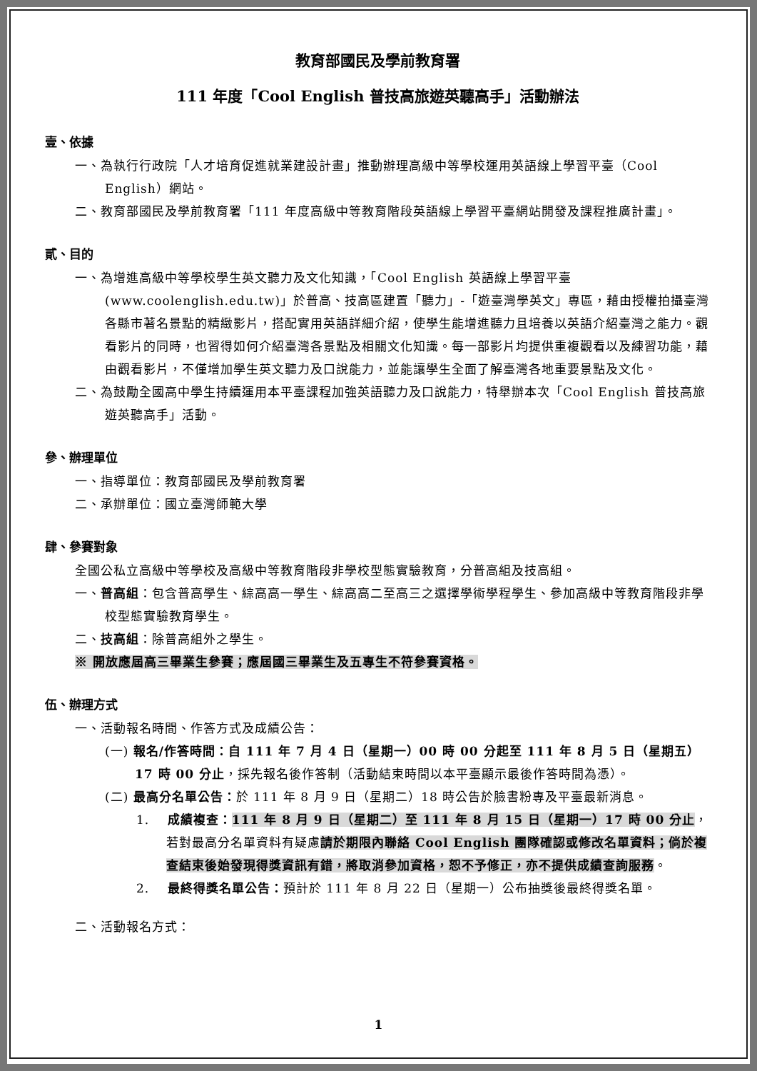教育部國民及學前教育署
111 年度「Cool English 普技高旅遊英聽高手」活動辦法
壹、依據
一、為執行行政院「人才培育促進就業建設計畫」推動辦理高級中等學校運用英語線上學習平臺（Cool English）網站。
二、教育部國民及學前教育署「111 年度高級中等教育階段英語線上學習平臺網站開發及課程推廣計畫」。
貳、目的
一、為增進高級中等學校學生英文聽力及文化知識，「Cool English 英語線上學習平臺(www.coolenglish.edu.tw)」於普高、技高區建置「聽力」-「遊臺灣學英文」專區，藉由授權拍攝臺灣各縣市著名景點的精緻影片，搭配實用英語詳細介紹，使學生能增進聽力且培養以英語介紹臺灣之能力。觀看影片的同時，也習得如何介紹臺灣各景點及相關文化知識。每一部影片均提供重複觀看以及練習功能，藉由觀看影片，不僅增加學生英文聽力及口說能力，並能讓學生全面了解臺灣各地重要景點及文化。
二、為鼓勵全國高中學生持續運用本平臺課程加強英語聽力及口說能力，特舉辦本次「Cool English 普技高旅遊英聽高手」活動。
參、辦理單位
一、指導單位：教育部國民及學前教育署
二、承辦單位：國立臺灣師範大學
肆、參賽對象
全國公私立高級中等學校及高級中等教育階段非學校型態實驗教育，分普高組及技高組。
一、普高組：包含普高學生、綜高高一學生、綜高高二至高三之選擇學術學程學生、參加高級中等教育階段非學校型態實驗教育學生。
二、技高組：除普高組外之學生。
※ 開放應屆高三畢業生參賽；應屆國三畢業生及五專生不符參賽資格。
伍、辦理方式
一、活動報名時間、作答方式及成績公告：
(一) 報名/作答時間：自 111 年 7 月 4 日（星期一）00 時 00 分起至 111 年 8 月 5 日（星期五）17 時 00 分止，採先報名後作答制（活動結束時間以本平臺顯示最後作答時間為憑）。
(二) 最高分名單公告：於 111 年 8 月 9 日（星期二）18 時公告於臉書粉專及平臺最新消息。
1. 成績複查：111 年 8 月 9 日（星期二）至 111 年 8 月 15 日（星期一）17 時 00 分止，若對最高分名單資料有疑慮請於期限內聯絡 Cool English 團隊確認或修改名單資料；倘於複查結束後始發現得獎資訊有錯，將取消參加資格，恕不予修正，亦不提供成績查詢服務。
2. 最終得獎名單公告：預計於 111 年 8 月 22 日（星期一）公布抽獎後最終得獎名單。
二、活動報名方式：
1